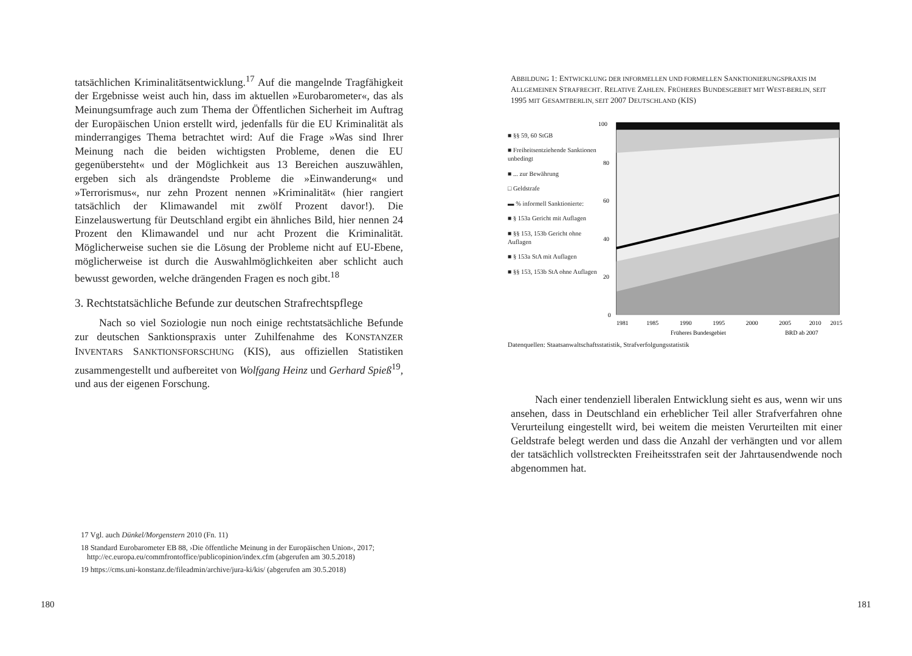tatsächlichen Kriminalitätsentwicklung.<sup>17</sup> Auf die mangelnde Tragfähigkeit der Ergebnisse weist auch hin, dass im aktuellen »Eurobarometer«, das als Meinungsumfrage auch zum Thema der Öffentlichen Sicherheit im Auftrag der Europäischen Union erstellt wird, jedenfalls für die EU Kriminalität als minderrangiges Thema betrachtet wird: Auf die Frage »Was sind Ihrer Meinung nach die beiden wichtigsten Probleme, denen die EU gegenübersteht« und der Möglichkeit aus 13 Bereichen auszuwählen, ergeben sich als drängendste Probleme die »Einwanderung« und »Terrorismus«, nur zehn Prozent nennen »Kriminalität« (hier rangiert tatsächlich der Klimawandel mit zwölf Prozent davor!). Die Einzelauswertung für Deutschland ergibt ein ähnliches Bild, hier nennen 24 Prozent den Klimawandel und nur acht Prozent die Kriminalität. Möglicherweise suchen sie die Lösung der Probleme nicht auf EU-Ebene, möglicherweise ist durch die Auswahlmöglichkeiten aber schlicht auch bewusst geworden, welche drängenden Fragen es noch gibt.<sup>18</sup>
3. Rechtstatsächliche Befunde zur deutschen Strafrechtspflege
Nach so viel Soziologie nun noch einige rechtstatsächliche Befunde zur deutschen Sanktionspraxis unter Zuhilfenahme des KONSTANZER INVENTARS SANKTIONSFORSCHUNG (KIS), aus offiziellen Statistiken zusammengestellt und aufbereitet von Wolfgang Heinz und Gerhard Spieß<sup>19</sup>, und aus der eigenen Forschung.
17 Vgl. auch Dünkel/Morgenstern 2010 (Fn. 11)
18 Standard Eurobarometer EB 88, ›Die öffentliche Meinung in der Europäischen Union‹, 2017; http://ec.europa.eu/commfrontoffice/publicopinion/index.cfm (abgerufen am 30.5.2018)
19 https://cms.uni-konstanz.de/fileadmin/archive/jura-ki/kis/ (abgerufen am 30.5.2018)
180
ABBILDUNG 1: ENTWICKLUNG DER INFORMELLEN UND FORMELLEN SANKTIONIERUNGSPRAXIS IM ALLGEMEINEN STRAFRECHT. RELATIVE ZAHLEN. FRÜHERES BUNDESGEBIET MIT WEST-BERLIN, SEIT 1995 MIT GESAMTBERLIN, SEIT 2007 DEUTSCHLAND (KIS)
■ §§ 59, 60 StGB
■ Freiheitsentziehende Sanktionen unbedingt
■ ... zur Bewährung
□ Geldstrafe
▬ % informell Sanktionierte:
■ § 153a Gericht mit Auflagen
■ §§ 153, 153b Gericht ohne Auflagen
■ § 153a StA mit Auflagen
■ §§ 153, 153b StA ohne Auflagen
100
80
60
40
20
0
1981
1985
1990
1995
2000
2005
2010
2015
Früheres Bundesgebiet
BRD ab 2007
Datenquellen: Staatsanwaltschaftsstatistik, Strafverfolgungsstatistik
Nach einer tendenziell liberalen Entwicklung sieht es aus, wenn wir uns ansehen, dass in Deutschland ein erheblicher Teil aller Strafverfahren ohne Verurteilung eingestellt wird, bei weitem die meisten Verurteilten mit einer Geldstrafe belegt werden und dass die Anzahl der verhängten und vor allem der tatsächlich vollstreckten Freiheitsstrafen seit der Jahrtausendwende noch abgenommen hat.
181